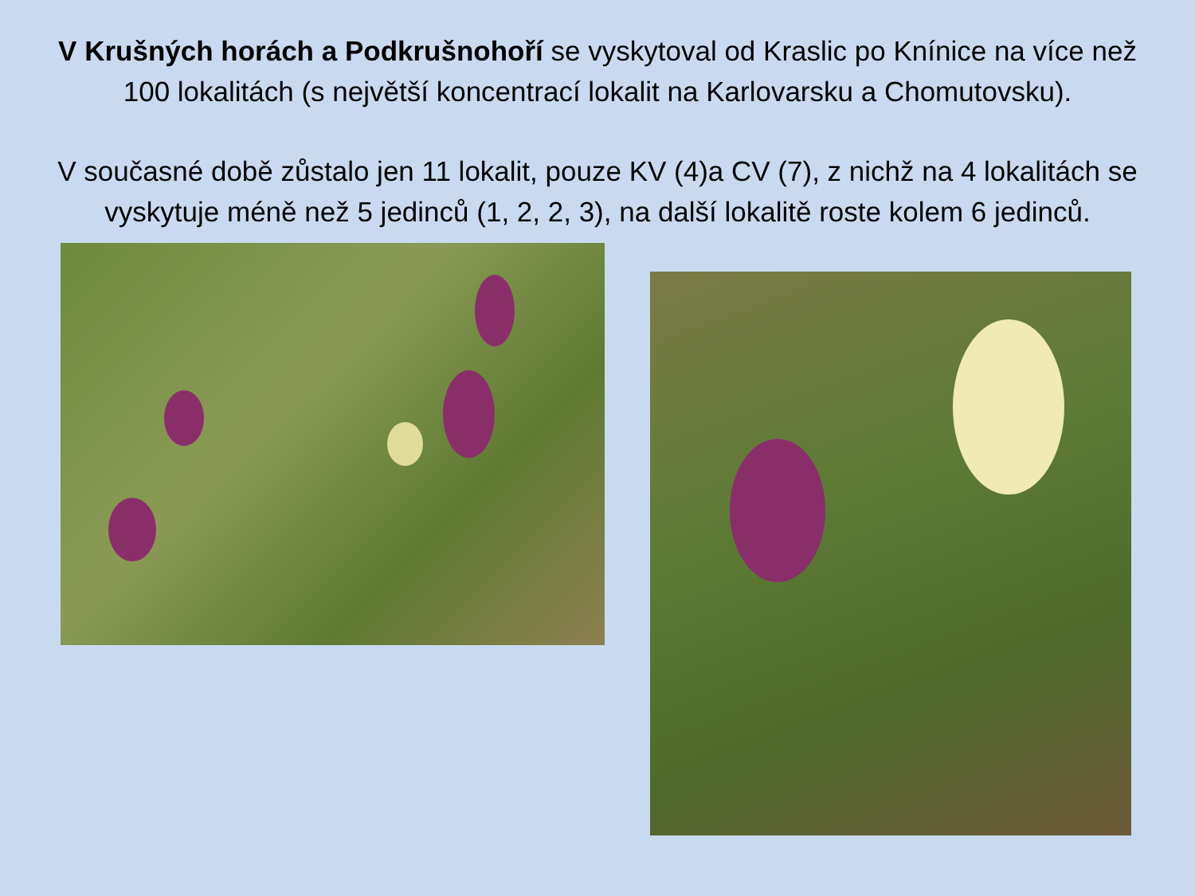V Krušných horách a Podkrušnohoří se vyskytoval od Kraslic po Knínice na více než 100 lokalitách (s největší koncentrací lokalit na Karlovarsku a Chomutovsku).
V současné době zůstalo jen 11 lokalit, pouze KV (4)a CV (7), z nichž na 4 lokalitách se vyskytuje méně než 5 jedinců (1, 2, 2, 3), na další lokalitě roste kolem 6 jedinců.